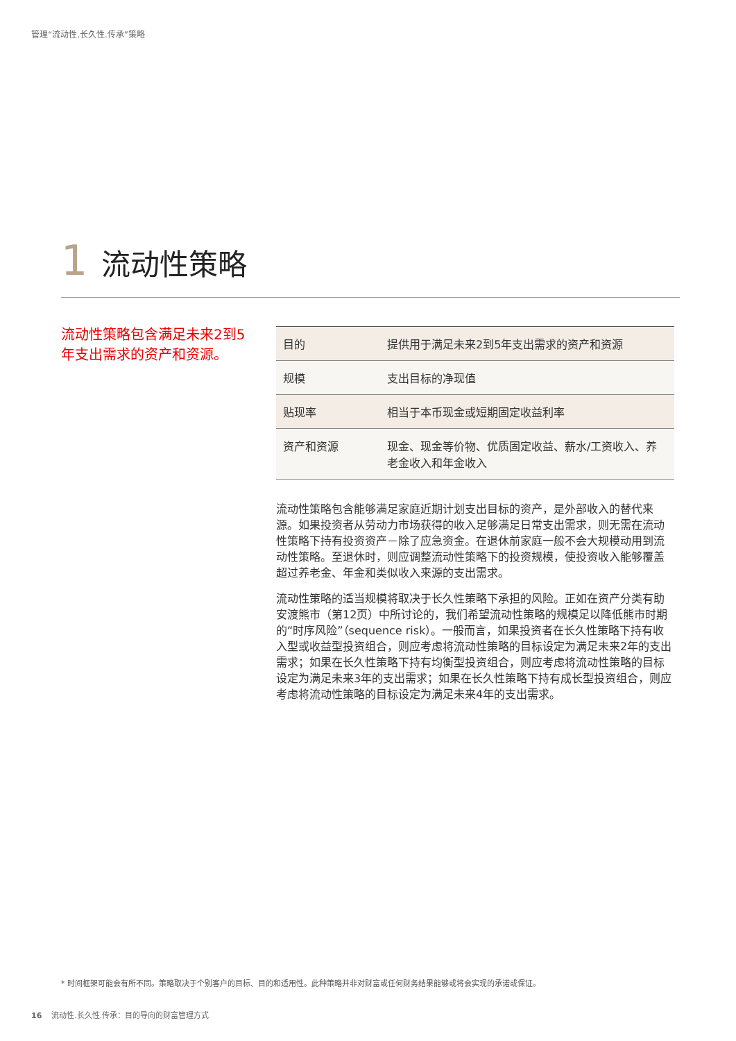管理“流动性.长久性.传承”策略
1 流动性策略
流动性策略包含满足未来2到5年支出需求的资产和资源。
| 目的 | 提供用于满足未来2到5年支出需求的资产和资源 |
| 规模 | 支出目标的净现值 |
| 贴现率 | 相当于本币现金或短期固定收益利率 |
| 资产和资源 | 现金、现金等价物、优质固定收益、薪水/工资收入、养老金收入和年金收入 |
流动性策略包含能够满足家庭近期计划支出目标的资产，是外部收入的替代来源。如果投资者从劳动力市场获得的收入足够满足日常支出需求，则无需在流动性策略下持有投资资产－除了应急资金。在退休前家庭一般不会大规模动用到流动性策略。至退休时，则应调整流动性策略下的投资规模，使投资收入能够覆盖超过养老金、年金和类似收入来源的支出需求。
流动性策略的适当规模将取决于长久性策略下承担的风险。正如在资产分类有助安渡熊市（第12页）中所讨论的，我们希望流动性策略的规模足以降低熊市时期的“时序风险”（sequence risk）。一般而言，如果投资者在长久性策略下持有收入型或收益型投资组合，则应考虑将流动性策略的目标设定为满足未来2年的支出需求；如果在长久性策略下持有均衡型投资组合，则应考虑将流动性策略的目标设定为满足未来3年的支出需求；如果在长久性策略下持有成长型投资组合，则应考虑将流动性策略的目标设定为满足未来4年的支出需求。
* 时间框架可能会有所不同。策略取决于个别客户的目标、目的和适用性。此种策略并非对财富或任何财务结果能够或将会实现的承诺或保证。
16 流动性.长久性.传承：目的导向的财富管理方式